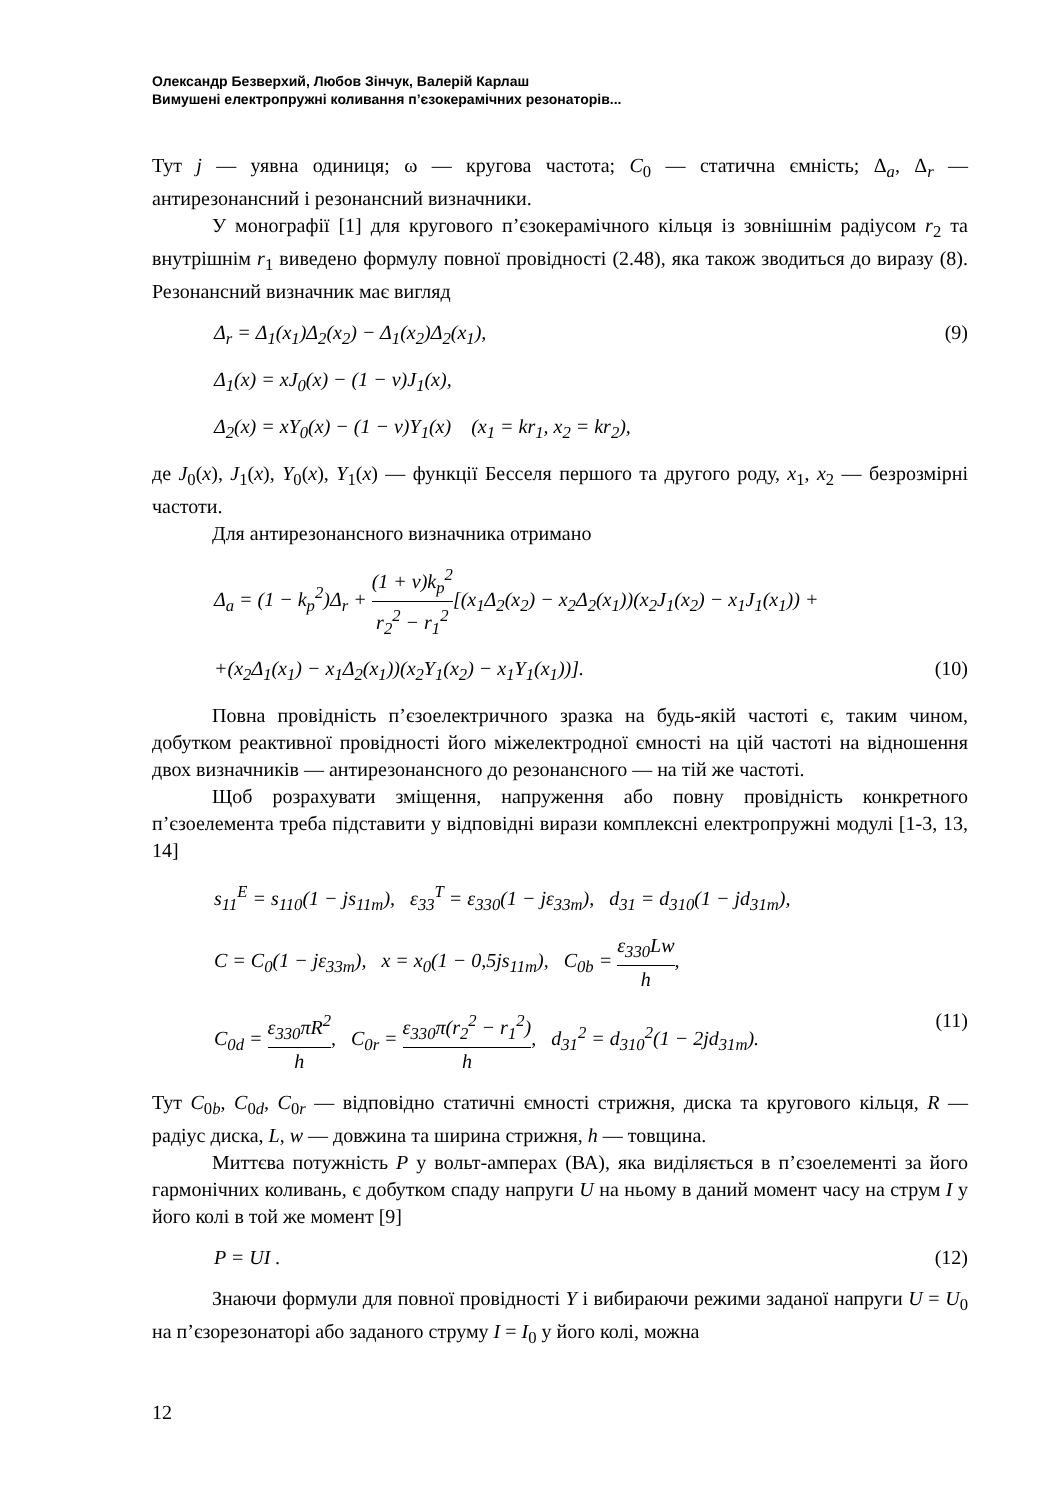Олександр Безверхий, Любов Зінчук, Валерій Карлаш
Вимушені електропружні коливання п’єзокерамічних резонаторів...
Тут j — уявна одиниця; ω — кругова частота; C<sub>0</sub> — статична ємність; Δ<sub>a</sub>, Δ<sub>r</sub> — антирезонансний і резонансний визначники.
У монографії [1] для кругового п’єзокерамічного кільця із зовнішнім радіусом r<sub>2</sub> та внутрішнім r<sub>1</sub> виведено формулу повної провідності (2.48), яка також зводиться до виразу (8). Резонансний визначник має вигляд
Δ<sub>r</sub> = Δ<sub>1</sub>(x<sub>1</sub>)Δ<sub>2</sub>(x<sub>2</sub>) − Δ<sub>1</sub>(x<sub>2</sub>)Δ<sub>2</sub>(x<sub>1</sub>), (9)
Δ<sub>1</sub>(x) = xJ<sub>0</sub>(x) − (1 − ν)J<sub>1</sub>(x),
Δ<sub>2</sub>(x) = xY<sub>0</sub>(x) − (1 − ν)Y<sub>1</sub>(x) (x<sub>1</sub> = kr<sub>1</sub>, x<sub>2</sub> = kr<sub>2</sub>),
де J<sub>0</sub>(x), J<sub>1</sub>(x), Y<sub>0</sub>(x), Y<sub>1</sub>(x) — функції Бесселя першого та другого роду, x<sub>1</sub>, x<sub>2</sub> — безрозмірні частоти.
Для антирезонансного визначника отримано
Δ<sub>a</sub> = (1 − k<sub>p</sub><sup>2</sup>)Δ<sub>r</sub> + (1 + ν)k<sub>p</sub><sup>2</sup> r<sub>2</sub><sup>2</sup> − r<sub>1</sub><sup>2</sup>[(x<sub>1</sub>Δ<sub>2</sub>(x<sub>2</sub>) − x<sub>2</sub>Δ<sub>2</sub>(x<sub>1</sub>))(x<sub>2</sub>J<sub>1</sub>(x<sub>2</sub>) − x<sub>1</sub>J<sub>1</sub>(x<sub>1</sub>)) +
+(x<sub>2</sub>Δ<sub>1</sub>(x<sub>1</sub>) − x<sub>1</sub>Δ<sub>2</sub>(x<sub>1</sub>))(x<sub>2</sub>Y<sub>1</sub>(x<sub>2</sub>) − x<sub>1</sub>Y<sub>1</sub>(x<sub>1</sub>))]. (10)
Повна провідність п’єзоелектричного зразка на будь-якій частоті є, таким чином, добутком реактивної провідності його міжелектродної ємності на цій частоті на відношення двох визначників — антирезонансного до резонансного — на тій же частоті.
Щоб розрахувати зміщення, напруження або повну провідність конкретного п’єзоелемента треба підставити у відповідні вирази комплексні електропружні модулі [1-3, 13, 14]
s<sub>11</sub><sup>E</sup> = s<sub>110</sub>(1 − js<sub>11m</sub>), ε<sub>33</sub><sup>T</sup> = ε<sub>330</sub>(1 − jε<sub>33m</sub>), d<sub>31</sub> = d<sub>310</sub>(1 − jd<sub>31m</sub>),
C = C<sub>0</sub>(1 − jε<sub>33m</sub>), x = x<sub>0</sub>(1 − 0,5js<sub>11m</sub>), C<sub>0b</sub> = ε<sub>330</sub>Lw h,
C<sub>0d</sub> = ε<sub>330</sub>πR<sup>2</sup> h, C<sub>0r</sub> = ε<sub>330</sub>π(r<sub>2</sub><sup>2</sup> − r<sub>1</sub><sup>2</sup>) h, d<sub>31</sub><sup>2</sup> = d<sub>310</sub><sup>2</sup>(1 − 2jd<sub>31m</sub>). (11)
Тут C<sub>0b</sub>, C<sub>0d</sub>, C<sub>0r</sub> — відповідно статичні ємності стрижня, диска та кругового кільця, R — радіус диска, L, w — довжина та ширина стрижня, h — товщина.
Миттєва потужність P у вольт-амперах (ВА), яка виділяється в п’єзоелементі за його гармонічних коливань, є добутком спаду напруги U на ньому в даний момент часу на струм I у його колі в той же момент [9]
P = UI . (12)
Знаючи формули для повної провідності Y і вибираючи режими заданої напруги U = U<sub>0</sub> на п’єзорезонаторі або заданого струму I = I<sub>0</sub> у його колі, можна
12